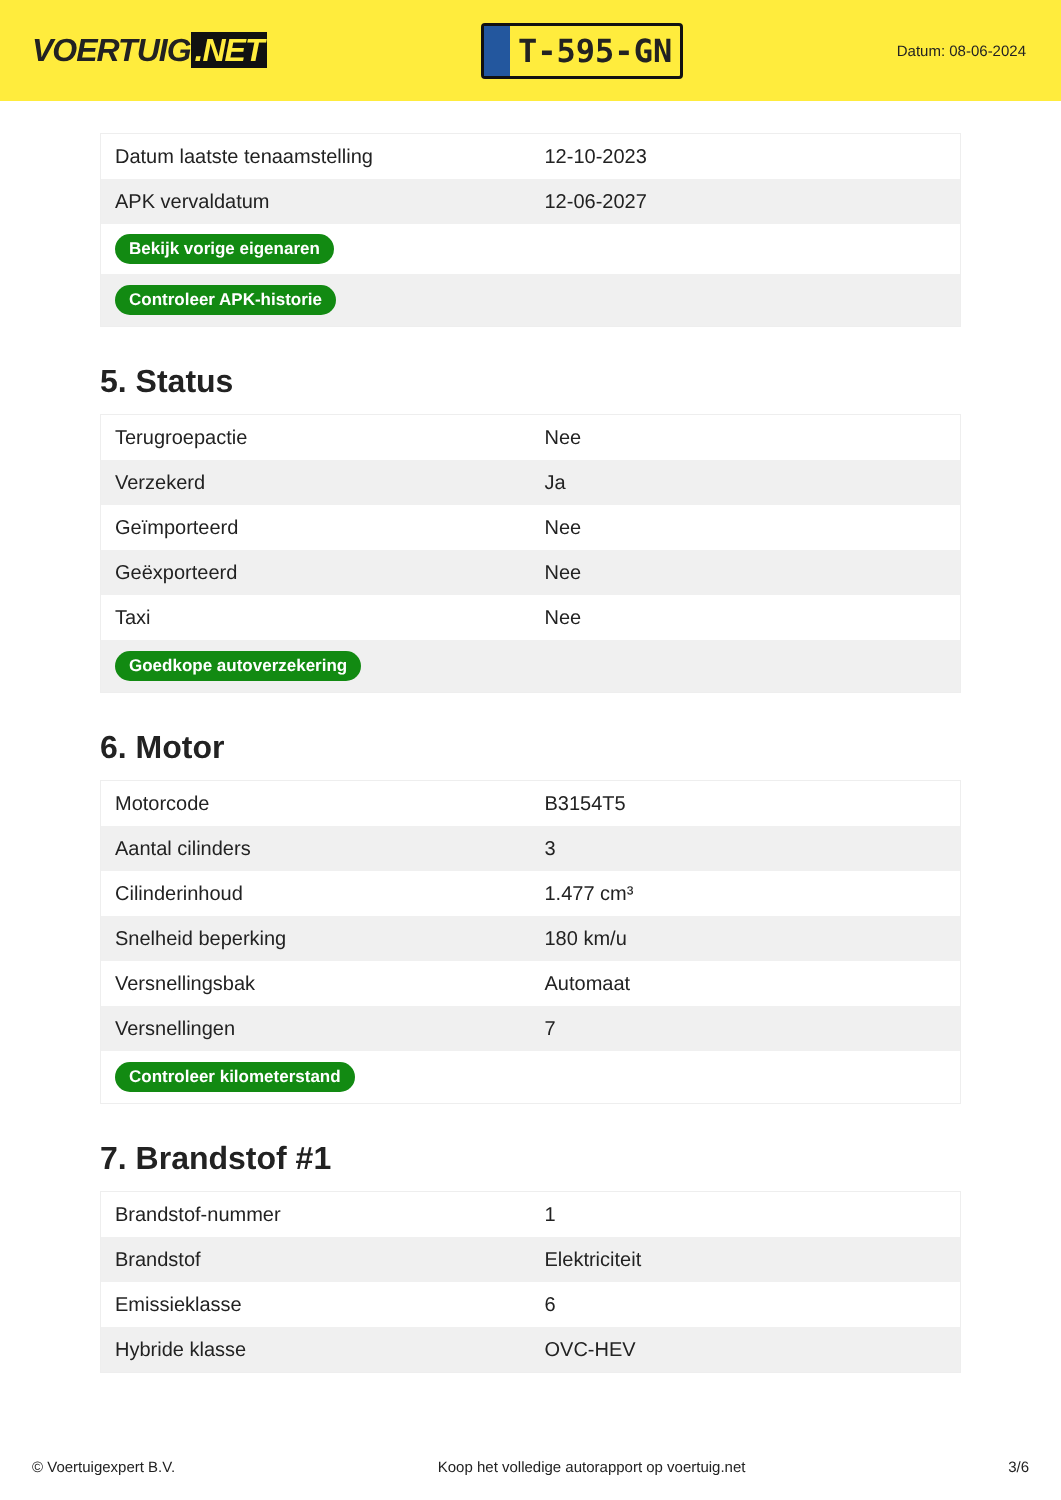VOERTUIG.NET
T-595-GN
Datum: 08-06-2024
| Datum laatste tenaamstelling | 12-10-2023 |
| APK vervaldatum | 12-06-2027 |
| Bekijk vorige eigenaren | |
| Controleer APK-historie | |
5. Status
| Terugroepactie | Nee |
| Verzekerd | Ja |
| Geïmporteerd | Nee |
| Geëxporteerd | Nee |
| Taxi | Nee |
| Goedkope autoverzekering | |
6. Motor
| Motorcode | B3154T5 |
| Aantal cilinders | 3 |
| Cilinderinhoud | 1.477 cm³ |
| Snelheid beperking | 180 km/u |
| Versnellingsbak | Automaat |
| Versnellingen | 7 |
| Controleer kilometerstand | |
7. Brandstof #1
| Brandstof-nummer | 1 |
| Brandstof | Elektriciteit |
| Emissieklasse | 6 |
| Hybride klasse | OVC-HEV |
© Voertuigexpert B.V. Koop het volledige autorapport op voertuig.net 3/6